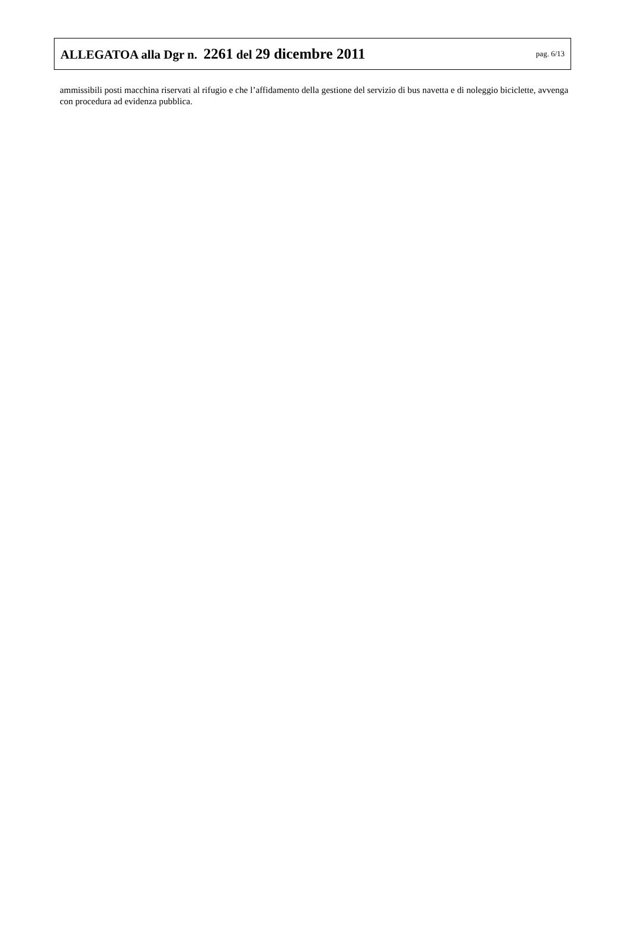ALLEGATOA alla Dgr n. 2261 del 29 dicembre 2011 pag. 6/13
ammissibili posti macchina riservati al rifugio e che l’affidamento della gestione del servizio di bus navetta e di noleggio biciclette, avvenga con procedura ad evidenza pubblica.